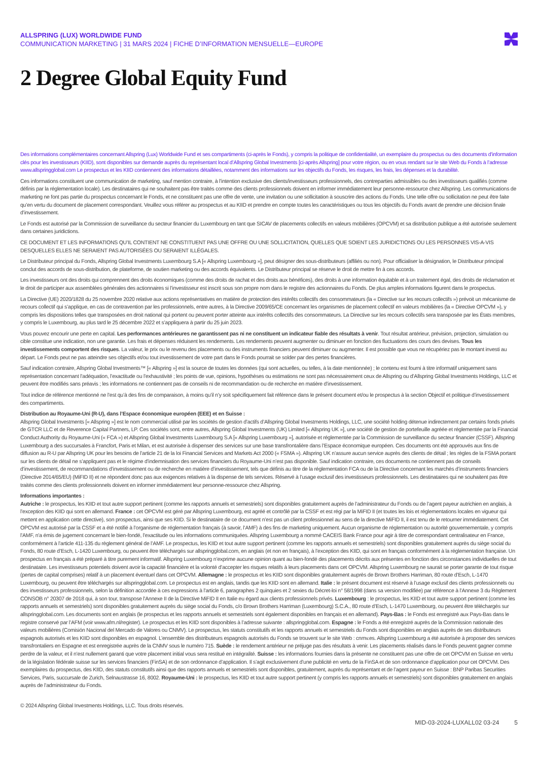ALLSPRING (LUX) WORLDWIDE FUND
COMMUNICATION MARKETING | 31 MARS 2024 | FICHE D’INFORMATION MENSUELLE—EUROPE
2 Degree Global Equity Fund
Des informations complémentaires concernant Allspring (Lux) Worldwide Fund et ses compartiments (ci-après le Fonds), y compris la politique de confidentialité, un exemplaire du prospectus ou des documents d'information clés pour les investisseurs (KIID), sont disponibles sur demande auprès du représentant local d’Allspring Global Investments [ci-après Allspring] pour votre région, ou en vous rendant sur le site Web du Fonds à l’adresse www.allspringglobal.com Le prospectus et les KIID contiennent des informations détaillées, notamment des informations sur les objectifs du Fonds, les risques, les frais, les dépenses et la durabilité.
Ces informations constituent une communication de marketing, sauf mention contraire, à l’intention exclusive des clients/investisseurs professionnels, des contreparties admissibles ou des investisseurs qualifiés (comme définis par la réglementation locale). Les destinataires qui ne souhaitent pas être traités comme des clients professionnels doivent en informer immédiatement leur personne-ressource chez Allspring. Les communications de marketing ne font pas partie du prospectus concernant le Fonds, et ne constituent pas une offre de vente, une invitation ou une sollicitation à souscrire des actions du Fonds. Une telle offre ou sollicitation ne peut être faite qu’en vertu du document de placement correspondant. Veuillez vous référer au prospectus et au KIID et prendre en compte toutes les caractéristiques ou tous les objectifs du Fonds avant de prendre une décision finale d’investissement.
Le Fonds est autorisé par la Commission de surveillance du secteur financier du Luxembourg en tant que SICAV de placements collectifs en valeurs mobilières (OPCVM) et sa distribution publique a été autorisée seulement dans certaines juridictions.
CE DOCUMENT ET LES INFORMATIONS QU’IL CONTIENT NE CONSTITUENT PAS UNE OFFRE OU UNE SOLLICITATION, QUELLES QUE SOIENT LES JURIDICTIONS OU LES PERSONNES VIS-A-VIS DESQUELLES ELLES NE SERAIENT PAS AUTORISÉES OU SERAIENT ILLÉGALES.
Le Distributeur principal du Fonds, Allspring Global Investments Luxembourg S.A [« Allspring Luxembourg »], peut désigner des sous-distributeurs (affiliés ou non). Pour officialiser la désignation, le Distributeur principal conclut des accords de sous-distribution, de plateforme, de soutien marketing ou des accords équivalents. Le Distributeur principal se réserve le droit de mettre fin à ces accords.
Les investisseurs ont des droits qui comprennent des droits économiques (comme des droits de rachat et des droits aux bénéfices), des droits à une information équitable et à un traitement égal, des droits de réclamation et le droit de participer aux assemblées générales des actionnaires si l’investisseur est inscrit sous son propre nom dans le registre des actionnaires du Fonds. De plus amples informations figurent dans le prospectus.
La Directive (UE) 2020/1828 du 25 novembre 2020 relative aux actions représentatives en matière de protection des intérêts collectifs des consommateurs (la « Directive sur les recours collectifs ») prévoit un mécanisme de recours collectif qui s’applique, en cas de contravention par les professionnels, entre autres, à la Directive 2009/65/CE concernant les organismes de placement collectif en valeurs mobilières (la « Directive OPCVM »), y compris les dispositions telles que transposées en droit national qui portent ou peuvent porter atteinte aux intérêts collectifs des consommateurs. La Directive sur les recours collectifs sera transposée par les États membres, y compris le Luxembourg, au plus tard le 25 décembre 2022 et s’appliquera à partir du 25 juin 2023.
Vous pouvez encourir une perte en capital. Les performances antérieures ne garantissent pas ni ne constituent un indicateur fiable des résultats à venir. Tout résultat antérieur, prévision, projection, simulation ou cible constitue une indication, non une garantie. Les frais et dépenses réduisent les rendements. Les rendements peuvent augmenter ou diminuer en fonction des fluctuations des cours des devises. Tous les investissements comportent des risques. La valeur, le prix ou le revenu des placements ou des instruments financiers peuvent diminuer ou augmenter. Il est possible que vous ne récupériez pas le montant investi au départ. Le Fonds peut ne pas atteindre ses objectifs et/ou tout investissement de votre part dans le Fonds pourrait se solder par des pertes financières.
Sauf indication contraire, Allspring Global Investments™ [« Allspring »] est la source de toutes les données (qui sont actuelles, ou telles, à la date mentionnée) ; le contenu est fourni à titre informatif uniquement sans représentation concernant l’adéquation, l’exactitude ou l’exhaustivité ; les points de vue, opinions, hypothèses ou estimations ne sont pas nécessairement ceux de Allspring ou d’Allspring Global Investments Holdings, LLC et peuvent être modifiés sans préavis ; les informations ne contiennent pas de conseils ni de recommandation ou de recherche en matière d’investissement.
Tout indice de référence mentionné ne l’est qu’à des fins de comparaison, à moins qu’il n’y soit spécifiquement fait référence dans le présent document et/ou le prospectus à la section Objectif et politique d’investissement des compartiments.
Distribution au Royaume-Uni (R-U), dans l’Espace économique européen (EEE) et en Suisse :
Allspring Global Investments [« Allspring »] est le nom commercial utilisé par les sociétés de gestion d’actifs d’Allspring Global Investments Holdings, LLC, une société holding détenue indirectement par certains fonds privés de GTCR LLC et de Reverence Capital Partners, LP. Ces sociétés sont, entre autres, Allspring Global Investments (UK) Limited [« Allspring UK »], une société de gestion de portefeuille agréée et réglementée par la Financial Conduct Authority du Royaume-Uni (« FCA ») et Allspring Global Investments Luxembourg S.A [« Allspring Luxembourg »], autorisée et réglementée par la Commission de surveillance du secteur financier (CSSF). Allspring Luxembourg a des succursales à Francfort, Paris et Milan, et est autorisée à dispenser des services sur une base transfrontalière dans l’Espace économique européen. Ces documents ont été approuvés aux fins de diffusion au R-U par Allspring UK pour les besoins de l’article 21 de la loi Financial Services and Markets Act 2000 (« FSMA »). Allspring UK n’assure aucun service auprès des clients de détail ; les règles de la FSMA portant sur les clients de détail ne s’appliquent pas et le régime d’indemnisation des services financiers du Royaume-Uni n’est pas disponible. Sauf indication contraire, ces documents ne contiennent pas de conseils d’investissement, de recommandations d’investissement ou de recherche en matière d’investissement, tels que définis au titre de la réglementation FCA ou de la Directive concernant les marchés d’instruments financiers (Directive 2014/65/EU) (MiFID II) et ne répondent donc pas aux exigences relatives à la dispense de tels services. Réservé à l’usage exclusif des investisseurs professionnels. Les destinataires qui ne souhaitent pas être traités comme des clients professionnels doivent en informer immédiatement leur personne-ressource chez Allspring.
Informations importantes :
Autriche : le prospectus, les KIID et tout autre support pertinent (comme les rapports annuels et semestriels) sont disponibles gratuitement auprès de l’administrateur du Fonds ou de l’agent payeur autrichien en anglais, à l’exception des KIID qui sont en allemand. France : cet OPCVM est géré par Allspring Luxembourg, est agréé et contrôlé par la CSSF et est régi par la MiFID II (et toutes les lois et réglementations locales en vigueur qui mettent en application cette directive), son prospectus, ainsi que ses KIID. Si le destinataire de ce document n’est pas un client professionnel au sens de la directive MiFID II, il est tenu de le retourner immédiatement. Cet OPCVM est autorisé par la CSSF et a été notifié à l’organisme de réglementation français (à savoir, l’AMF) à des fins de marketing uniquement. Aucun organisme de réglementation ou autorité gouvernementale, y compris l’AMF, n’a émis de jugement concernant le bien-fondé, l’exactitude ou les informations communiquées. Allspring Luxembourg a nommé CACEIS Bank France pour agir à titre de correspondant centralisateur en France, conformément à l’article 411-135 du règlement général de l’AMF. Le prospectus, les KIID et tout autre support pertinent (comme les rapports annuels et semestriels) sont disponibles gratuitement auprès du siège social du Fonds, 80 route d’Esch, L-1420 Luxembourg, ou peuvent être téléchargés sur allspringglobal.com, en anglais (et non en français), à l’exception des KIID, qui sont en français conformément à la réglementation française. Un prospectus en français a été préparé à titre purement informatif. Allspring Luxembourg n’exprime aucune opinion quant au bien-fondé des placements décrits aux présentes en fonction des circonstances individuelles de tout destinataire. Les investisseurs potentiels doivent avoir la capacité financière et la volonté d’accepter les risques relatifs à leurs placements dans cet OPCVM. Allspring Luxembourg ne saurait se porter garante de tout risque (pertes de capital comprises) relatif à un placement éventuel dans cet OPCVM. Allemagne : le prospectus et les KIID sont disponibles gratuitement auprès de Brown Brothers Harriman, 80 route d’Esch, L-1470 Luxembourg, ou peuvent être téléchargés sur allspringglobal.com. Le prospectus est en anglais, tandis que les KIID sont en allemand. Italie : le présent document est réservé à l’usage exclusif des clients professionnels ou des investisseurs professionnels, selon la définition accordée à ces expressions à l’article 6, paragraphes 2 quinquies et 2 sexies du Décret-loi n° 58/1998 (dans sa version modifiée) par référence à l’Annexe 3 du Règlement CONSOB n° 20307 de 2018 qui, à son tour, transpose l’Annexe II de la Directive MiFID II en Italie eu égard aux clients professionnels privés. Luxembourg : le prospectus, les KIID et tout autre support pertinent (comme les rapports annuels et semestriels) sont disponibles gratuitement auprès du siège social du Fonds, c/o Brown Brothers Harriman (Luxembourg) S.C.A., 80 route d’Esch, L-1470 Luxembourg, ou peuvent être téléchargés sur allspringglobal.com. Les documents sont en anglais (le prospectus et les rapports annuels et semestriels sont également disponibles en français et en allemand). Pays-Bas : le Fonds est enregistré aux Pays-Bas dans le registre conservé par l’AFM (voir www.afm.nl/register). Le prospectus et les KIID sont disponibles à l’adresse suivante : allspringglobal.com. Espagne : le Fonds a été enregistré auprès de la Commission nationale des valeurs mobilières (Comisión Nacional del Mercado de Valores ou CNMV). Le prospectus, les statuts constitutifs et les rapports annuels et semestriels du Fonds sont disponibles en anglais auprès de ses distributeurs espagnols autorisés et les KIID sont disponibles en espagnol. L’ensemble des distributeurs espagnols autorisés du Fonds se trouvent sur le site Web : cnmv.es. Allspring Luxembourg a été autorisée à proposer des services transfrontaliers en Espagne et est enregistrée auprès de la CNMV sous le numéro 715. Suède : le rendement antérieur ne préjuge pas des résultats à venir. Les placements réalisés dans le Fonds peuvent gagner comme perdre de la valeur, et il n’est nullement garanti que votre placement initial vous sera restitué en intégralité. Suisse : les informations fournies dans la présente ne constituent pas une offre de cet OPCVM en Suisse en vertu de la législation fédérale suisse sur les services financiers (FinSA) et de son ordonnance d’application. Il s’agit exclusivement d’une publicité en vertu de la FinSA et de son ordonnance d’application pour cet OPCVM. Des exemplaires du prospectus, des KIID, des statuts constitutifs ainsi que des rapports annuels et semestriels sont disponibles, gratuitement, auprès du représentant et de l’agent payeur en Suisse : BNP Paribas Securities Services, Paris, succursale de Zurich, Selnaustrasse 16, 8002. Royaume-Uni : le prospectus, les KIID et tout autre support pertinent (y compris les rapports annuels et semestriels) sont disponibles gratuitement en anglais auprès de l’administrateur du Fonds.
© 2024 Allspring Global Investments Holdings, LLC. Tous droits réservés.
MID-03-2024-LUXALL02 03-24 5